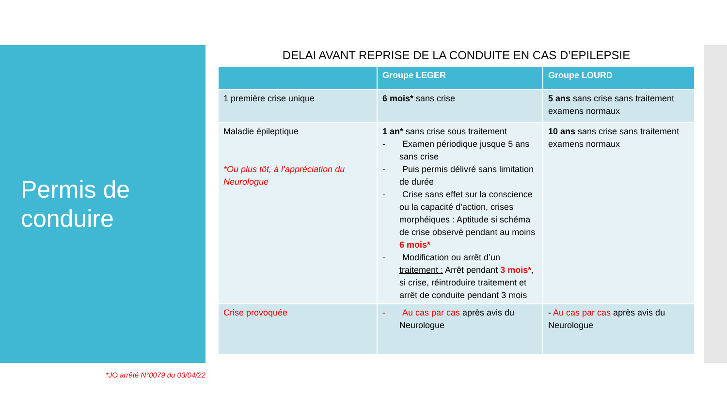Permis de
conduire
*JO arrêté N°0079 du 03/04/22
DELAI AVANT REPRISE DE LA CONDUITE EN CAS D’EPILEPSIE
| | Groupe LEGER | Groupe LOURD |
| --- | --- | --- |
| 1 première crise unique | 6 mois* sans crise | 5 ans sans crise sans traitement examens normaux |
| Maladie épileptique *Ou plus tôt, à l’appréciation du Neurologue | 1 an* sans crise sous traitement - Examen périodique jusque 5 ans sans crise - Puis permis délivré sans limitation de durée - Crise sans effet sur la conscience ou la capacité d’action, crises morphéiques : Aptitude si schéma de crise observé pendant au moins 6 mois* - Modification ou arrêt d’un traitement : Arrêt pendant 3 mois* , si crise, réintroduire traitement et arrêt de conduite pendant 3 mois | 10 ans sans crise sans traitement examens normaux |
| Crise provoquée | - Au cas par cas après avis du Neurologue | - Au cas par cas après avis du Neurologue |